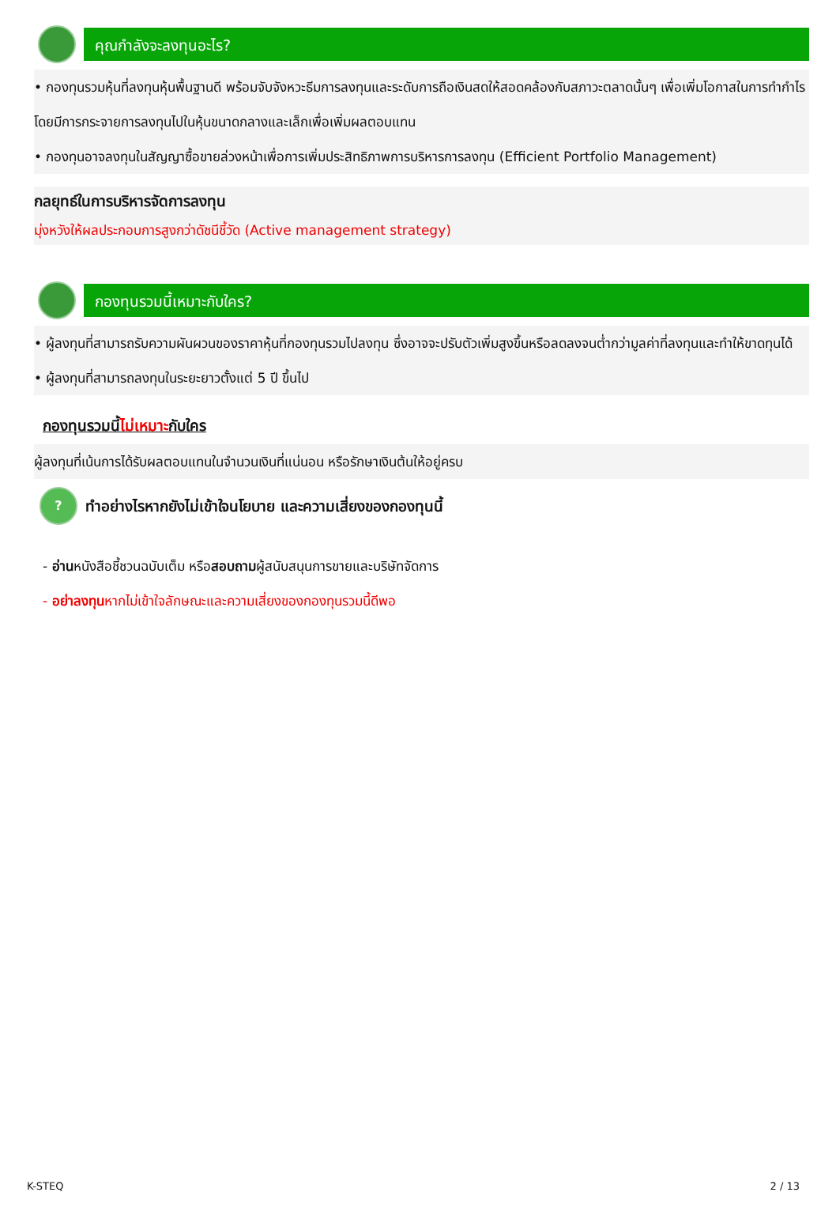คุณกำลังจะลงทุนอะไร?
• กองทุนรวมหุ้นที่ลงทุนหุ้นพื้นฐานดี พร้อมจับจังหวะธีมการลงทุนและระดับการถือเงินสดให้สอดคล้องกับสภาวะตลาดนั้นๆ เพื่อเพิ่มโอกาสในการทำกำไร โดยมีการกระจายการลงทุนไปในหุ้นขนาดกลางและเล็กเพื่อเพิ่มผลตอบแทน
• กองทุนอาจลงทุนในสัญญาซื้อขายล่วงหน้าเพื่อการเพิ่มประสิทธิภาพการบริหารการลงทุน (Efficient Portfolio Management)
กลยุทธ์ในการบริหารจัดการลงทุน
มุ่งหวังให้ผลประกอบการสูงกว่าดัชนีชี้วัด (Active management strategy)
กองทุนรวมนี้เหมาะกับใคร?
• ผู้ลงทุนที่สามารถรับความผันผวนของราคาหุ้นที่กองทุนรวมไปลงทุน ซึ่งอาจจะปรับตัวเพิ่มสูงขึ้นหรือลดลงจนต่ำกว่ามูลค่าที่ลงทุนและทำให้ขาดทุนได้
• ผู้ลงทุนที่สามารถลงทุนในระยะยาวตั้งแต่ 5 ปี ขึ้นไป
กองทุนรวมนี้ไม่เหมาะกับใคร
ผู้ลงทุนที่เน้นการได้รับผลตอบแทนในจำนวนเงินที่แน่นอน หรือรักษาเงินต้นให้อยู่ครบ
?
ทำอย่างไรหากยังไม่เข้าใจนโยบาย และความเสี่ยงของกองทุนนี้
- อ่านหนังสือชี้ชวนฉบับเต็ม หรือสอบถามผู้สนับสนุนการขายและบริษัทจัดการ
- อย่าลงทุนหากไม่เข้าใจลักษณะและความเสี่ยงของกองทุนรวมนี้ดีพอ
K-STEQ 2 / 13